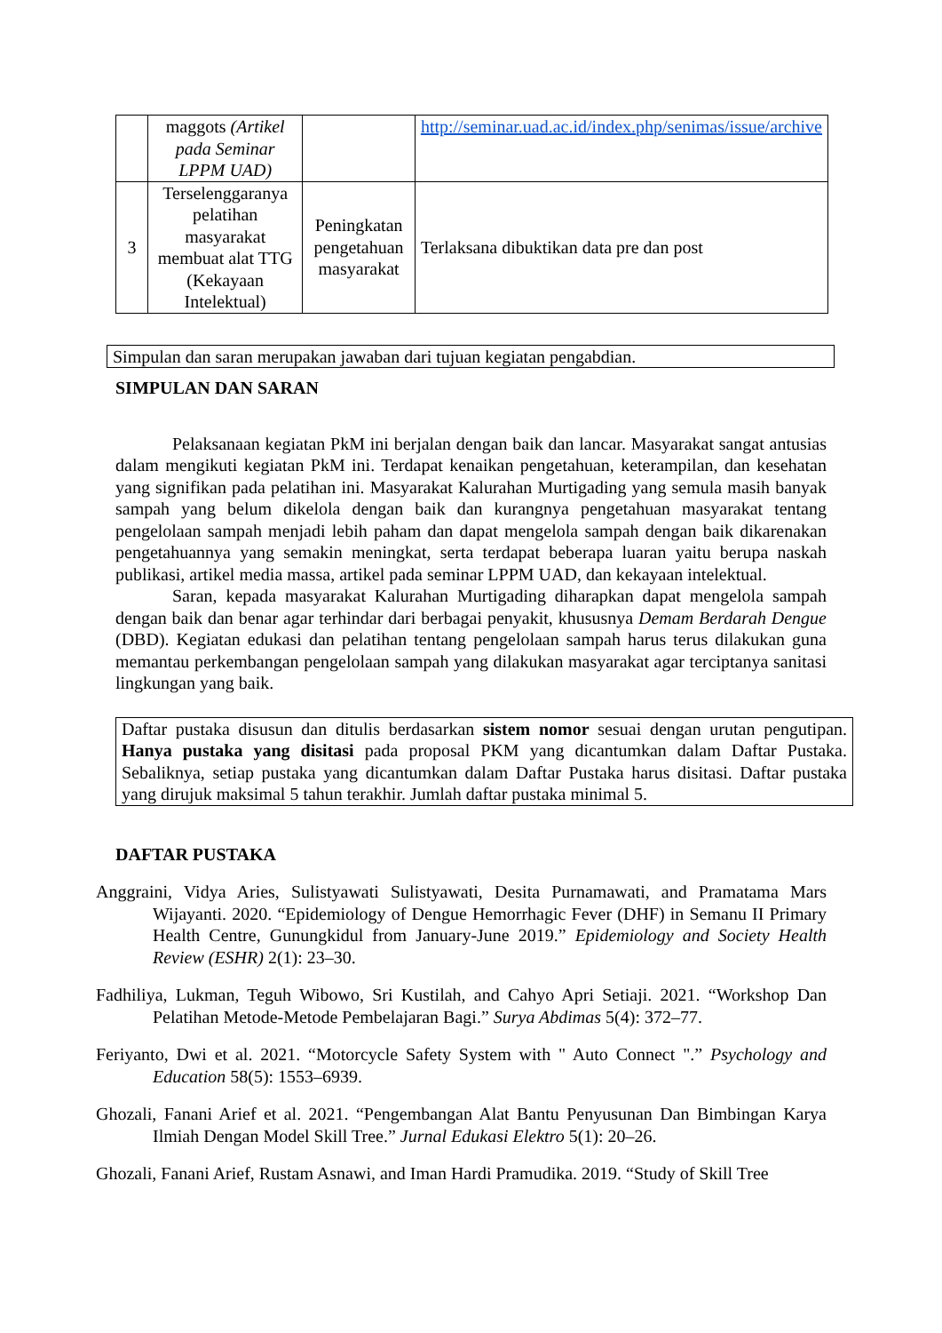| | maggots (Artikel pada Seminar LPPM UAD) | | http://seminar.uad.ac.id/index.php/senimas/issue/archive |
| 3 | Terselenggaranya pelatihan masyarakat membuat alat TTG (Kekayaan Intelektual) | Peningkatan pengetahuan masyarakat | Terlaksana dibuktikan data pre dan post |
Simpulan dan saran merupakan jawaban dari tujuan kegiatan pengabdian.
SIMPULAN DAN SARAN
Pelaksanaan kegiatan PkM ini berjalan dengan baik dan lancar. Masyarakat sangat antusias dalam mengikuti kegiatan PkM ini. Terdapat kenaikan pengetahuan, keterampilan, dan kesehatan yang signifikan pada pelatihan ini. Masyarakat Kalurahan Murtigading yang semula masih banyak sampah yang belum dikelola dengan baik dan kurangnya pengetahuan masyarakat tentang pengelolaan sampah menjadi lebih paham dan dapat mengelola sampah dengan baik dikarenakan pengetahuannya yang semakin meningkat, serta terdapat beberapa luaran yaitu berupa naskah publikasi, artikel media massa, artikel pada seminar LPPM UAD, dan kekayaan intelektual.
Saran, kepada masyarakat Kalurahan Murtigading diharapkan dapat mengelola sampah dengan baik dan benar agar terhindar dari berbagai penyakit, khususnya Demam Berdarah Dengue (DBD). Kegiatan edukasi dan pelatihan tentang pengelolaan sampah harus terus dilakukan guna memantau perkembangan pengelolaan sampah yang dilakukan masyarakat agar terciptanya sanitasi lingkungan yang baik.
Daftar pustaka disusun dan ditulis berdasarkan sistem nomor sesuai dengan urutan pengutipan. Hanya pustaka yang disitasi pada proposal PKM yang dicantumkan dalam Daftar Pustaka. Sebaliknya, setiap pustaka yang dicantumkan dalam Daftar Pustaka harus disitasi. Daftar pustaka yang dirujuk maksimal 5 tahun terakhir. Jumlah daftar pustaka minimal 5.
DAFTAR PUSTAKA
Anggraini, Vidya Aries, Sulistyawati Sulistyawati, Desita Purnamawati, and Pramatama Mars Wijayanti. 2020. “Epidemiology of Dengue Hemorrhagic Fever (DHF) in Semanu II Primary Health Centre, Gunungkidul from January-June 2019.” Epidemiology and Society Health Review (ESHR) 2(1): 23–30.
Fadhiliya, Lukman, Teguh Wibowo, Sri Kustilah, and Cahyo Apri Setiaji. 2021. “Workshop Dan Pelatihan Metode-Metode Pembelajaran Bagi.” Surya Abdimas 5(4): 372–77.
Feriyanto, Dwi et al. 2021. “Motorcycle Safety System with " Auto Connect ".” Psychology and Education 58(5): 1553–6939.
Ghozali, Fanani Arief et al. 2021. “Pengembangan Alat Bantu Penyusunan Dan Bimbingan Karya Ilmiah Dengan Model Skill Tree.” Jurnal Edukasi Elektro 5(1): 20–26.
Ghozali, Fanani Arief, Rustam Asnawi, and Iman Hardi Pramudika. 2019. “Study of Skill Tree